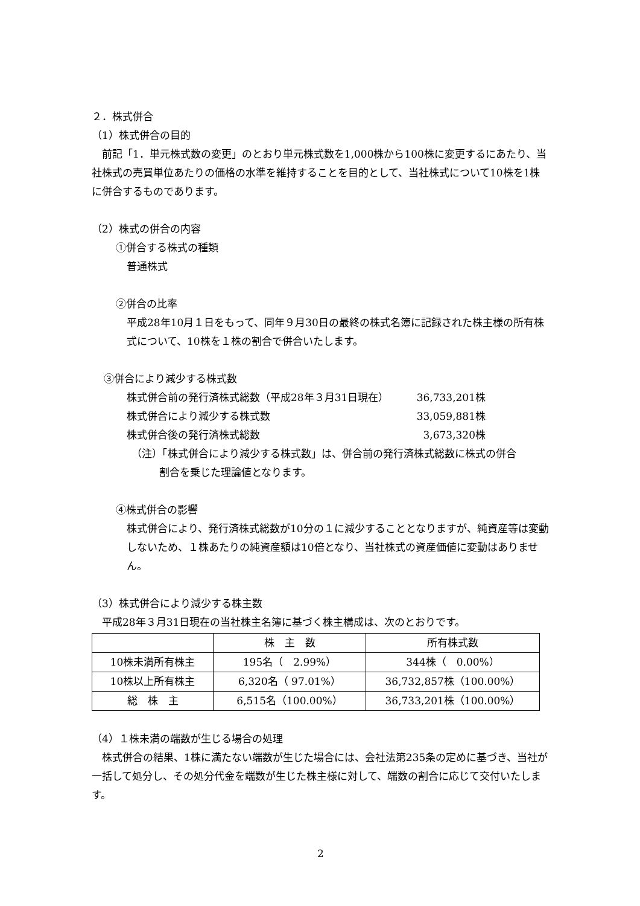２．株式併合
（1）株式併合の目的
　前記「1．単元株式数の変更」のとおり単元株式数を1,000株から100株に変更するにあたり、当社株式の売買単位あたりの価格の水準を維持することを目的として、当社株式について10株を1株に併合するものであります。
（2）株式の併合の内容
①併合する株式の種類
普通株式
②併合の比率
平成28年10月１日をもって、同年９月30日の最終の株式名簿に記録された株主様の所有株式について、10株を１株の割合で併合いたします。
③併合により減少する株式数
株式併合前の発行済株式総数（平成28年３月31日現在） 36,733,201株
株式併合により減少する株式数 33,059,881株
株式併合後の発行済株式総数 3,673,320株
（注）「株式併合により減少する株式数」は、併合前の発行済株式総数に株式の併合
割合を乗じた理論値となります。
④株式併合の影響
株式併合により、発行済株式総数が10分の１に減少することとなりますが、純資産等は変動しないため、１株あたりの純資産額は10倍となり、当社株式の資産価値に変動はありません。
（3）株式併合により減少する株主数
　平成28年３月31日現在の当社株主名簿に基づく株主構成は、次のとおりです。
| | 株 主 数 | 所有株式数 |
| --- | --- | --- |
| 10株未満所有株主 | 195名（ 2.99%） | 344株（ 0.00%） |
| 10株以上所有株主 | 6,320名（ 97.01%） | 36,732,857株（100.00%） |
| 総 株 主 | 6,515名（100.00%） | 36,733,201株（100.00%） |
（4）１株未満の端数が生じる場合の処理
　株式併合の結果、1株に満たない端数が生じた場合には、会社法第235条の定めに基づき、当社が一括して処分し、その処分代金を端数が生じた株主様に対して、端数の割合に応じて交付いたします。
2